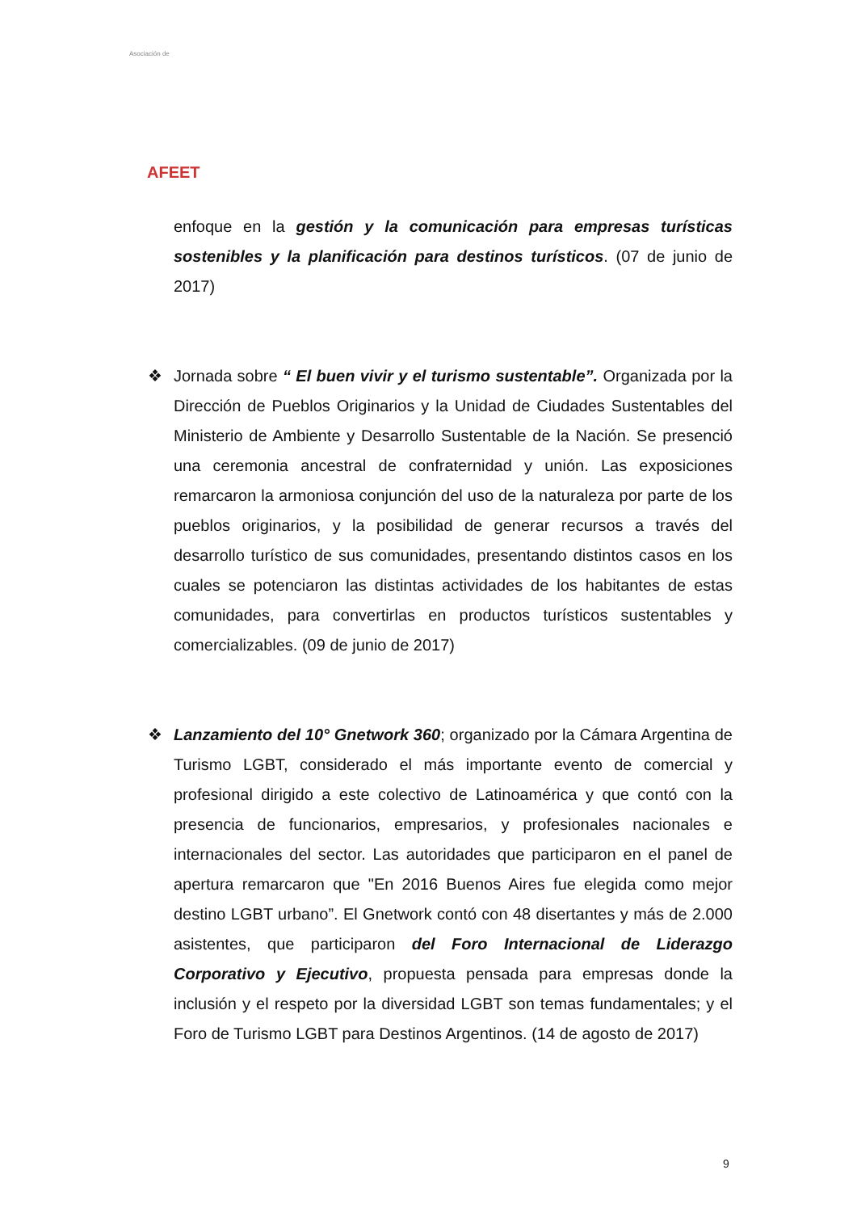Asociación de
AFEET
enfoque en la gestión y la comunicación para empresas turísticas sostenibles y la planificación para destinos turísticos. (07 de junio de 2017)
❖
Jornada sobre “ El buen vivir y el turismo sustentable”. Organizada por la Dirección de Pueblos Originarios y la Unidad de Ciudades Sustentables del Ministerio de Ambiente y Desarrollo Sustentable de la Nación. Se presenció una ceremonia ancestral de confraternidad y unión. Las exposiciones remarcaron la armoniosa conjunción del uso de la naturaleza por parte de los pueblos originarios, y la posibilidad de generar recursos a través del desarrollo turístico de sus comunidades, presentando distintos casos en los cuales se potenciaron las distintas actividades de los habitantes de estas comunidades, para convertirlas en productos turísticos sustentables y comercializables. (09 de junio de 2017)
❖
Lanzamiento del 10° Gnetwork 360; organizado por la Cámara Argentina de Turismo LGBT, considerado el más importante evento de comercial y profesional dirigido a este colectivo de Latinoamérica y que contó con la presencia de funcionarios, empresarios, y profesionales nacionales e internacionales del sector. Las autoridades que participaron en el panel de apertura remarcaron que "En 2016 Buenos Aires fue elegida como mejor destino LGBT urbano”. El Gnetwork contó con 48 disertantes y más de 2.000 asistentes, que participaron del Foro Internacional de Liderazgo Corporativo y Ejecutivo, propuesta pensada para empresas donde la inclusión y el respeto por la diversidad LGBT son temas fundamentales; y el Foro de Turismo LGBT para Destinos Argentinos. (14 de agosto de 2017)
9